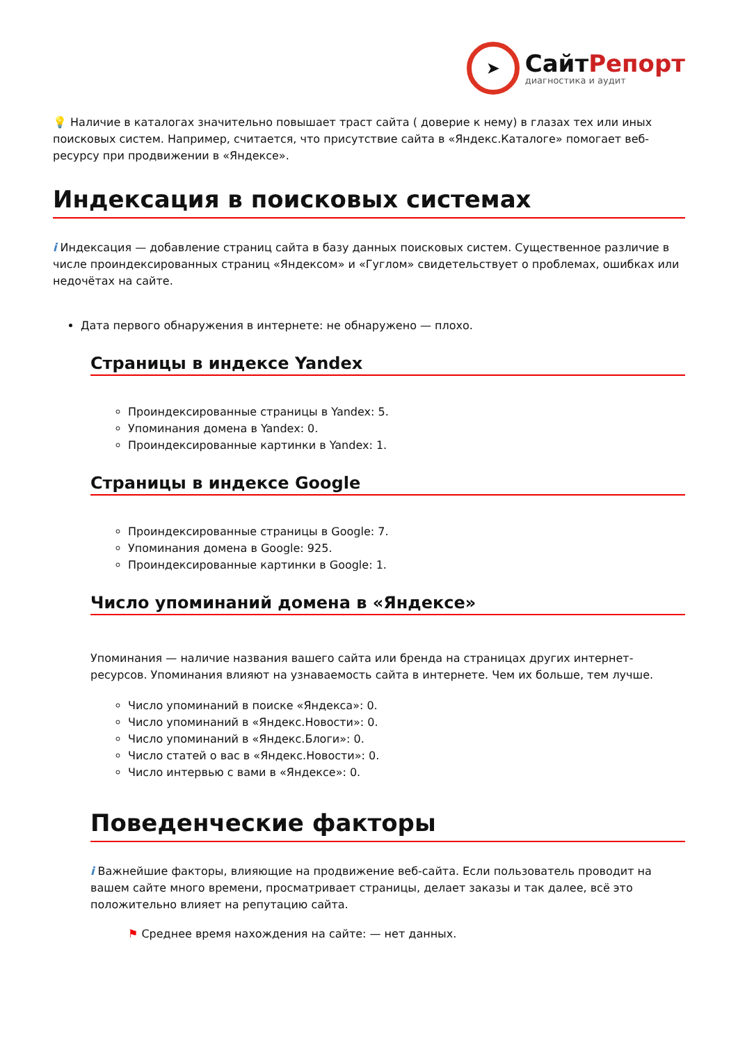➤
СайтРепорт
диагностика и аудит
💡 Наличие в каталогах значительно повышает траст сайта ( доверие к нему) в глазах тех или иных поисковых систем. Например, считается, что присутствие сайта в «Яндекс.Каталоге» помогает веб-ресурсу при продвижении в «Яндексе».
Индексация в поисковых системах
i Индексация — добавление страниц сайта в базу данных поисковых систем. Существенное различие в числе проиндексированных страниц «Яндексом» и «Гуглом» свидетельствует о проблемах, ошибках или недочётах на сайте.
Дата первого обнаружения в интернете: не обнаружено — плохо.
Страницы в индексе Yandex
Проиндексированные страницы в Yandex: 5.
Упоминания домена в Yandex: 0.
Проиндексированные картинки в Yandex: 1.
Страницы в индексе Google
Проиндексированные страницы в Google: 7.
Упоминания домена в Google: 925.
Проиндексированные картинки в Google: 1.
Число упоминаний домена в «Яндексе»
Упоминания — наличие названия вашего сайта или бренда на страницах других интернет-ресурсов. Упоминания влияют на узнаваемость сайта в интернете. Чем их больше, тем лучше.
Число упоминаний в поиске «Яндекса»: 0.
Число упоминаний в «Яндекс.Новости»: 0.
Число упоминаний в «Яндекс.Блоги»: 0.
Число статей о вас в «Яндекс.Новости»: 0.
Число интервью с вами в «Яндексе»: 0.
Поведенческие факторы
i Важнейшие факторы, влияющие на продвижение веб-сайта. Если пользователь проводит на вашем сайте много времени, просматривает страницы, делает заказы и так далее, всё это положительно влияет на репутацию сайта.
⚑ Среднее время нахождения на сайте: — нет данных.